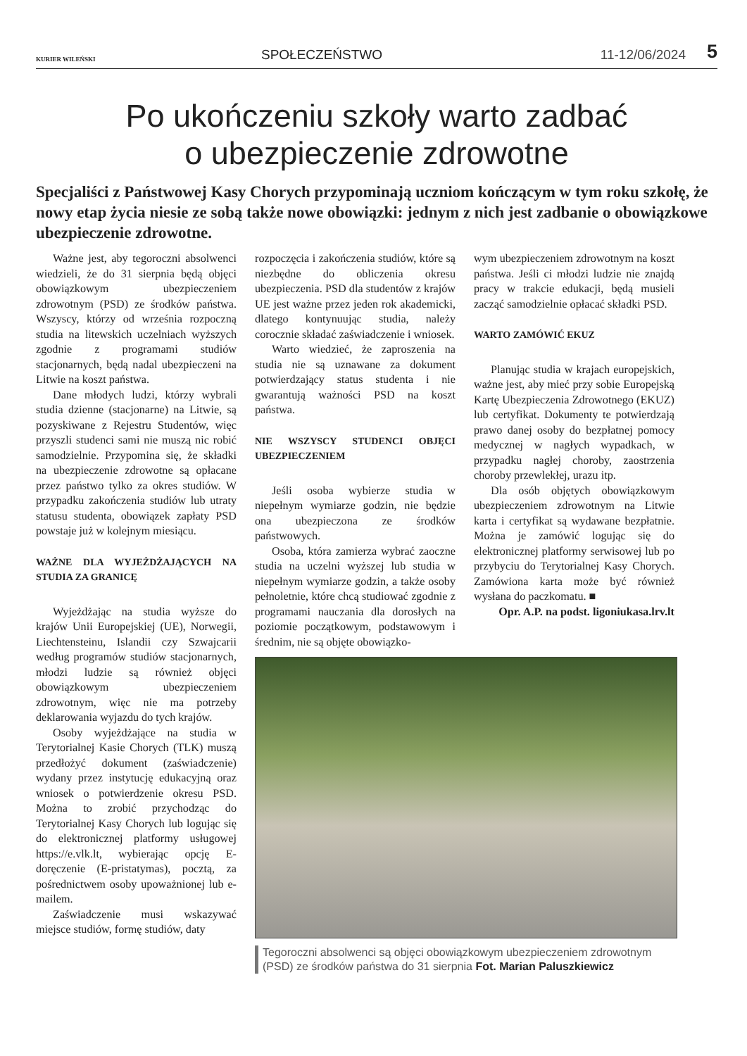KURIER WILEŃSKI
SPOŁECZEŃSTWO
11-12/06/2024
5
Po ukończeniu szkoły warto zadbać
o ubezpieczenie zdrowotne
Specjaliści z Państwowej Kasy Chorych przypominają uczniom kończącym w tym roku szkołę, że nowy etap życia niesie ze sobą także nowe obowiązki: jednym z nich jest zadbanie o obowiązkowe ubezpieczenie zdrowotne.
Ważne jest, aby tegoroczni absolwenci wiedzieli, że do 31 sierpnia będą objęci obowiązkowym ubezpieczeniem zdrowotnym (PSD) ze środków państwa. Wszyscy, którzy od września rozpoczną studia na litewskich uczelniach wyższych zgodnie z programami studiów stacjonarnych, będą nadal ubezpieczeni na Litwie na koszt państwa.
Dane młodych ludzi, którzy wybrali studia dzienne (stacjonarne) na Litwie, są pozyskiwane z Rejestru Studentów, więc przyszli studenci sami nie muszą nic robić samodzielnie. Przypomina się, że składki na ubezpieczenie zdrowotne są opłacane przez państwo tylko za okres studiów. W przypadku zakończenia studiów lub utraty statusu studenta, obowiązek zapłaty PSD powstaje już w kolejnym miesiącu.
WAŻNE DLA WYJEŻDŻAJĄCYCH NA STUDIA ZA GRANICĘ
Wyjeżdżając na studia wyższe do krajów Unii Europejskiej (UE), Norwegii, Liechtensteinu, Islandii czy Szwajcarii według programów studiów stacjonarnych, młodzi ludzie są również objęci obowiązkowym ubezpieczeniem zdrowotnym, więc nie ma potrzeby deklarowania wyjazdu do tych krajów.
Osoby wyjeżdżające na studia w Terytorialnej Kasie Chorych (TLK) muszą przedłożyć dokument (zaświadczenie) wydany przez instytucję edukacyjną oraz wniosek o potwierdzenie okresu PSD. Można to zrobić przychodząc do Terytorialnej Kasy Chorych lub logując się do elektronicznej platformy usługowej https://e.vlk.lt, wybierając opcję E-doręczenie (E-pristatymas), pocztą, za pośrednictwem osoby upoważnionej lub e-mailem.
Zaświadczenie musi wskazywać miejsce studiów, formę studiów, daty
rozpoczęcia i zakończenia studiów, które są niezbędne do obliczenia okresu ubezpieczenia. PSD dla studentów z krajów UE jest ważne przez jeden rok akademicki, dlatego kontynuując studia, należy corocznie składać zaświadczenie i wniosek.
Warto wiedzieć, że zaproszenia na studia nie są uznawane za dokument potwierdzający status studenta i nie gwarantują ważności PSD na koszt państwa.
NIE WSZYSCY STUDENCI OBJĘCI UBEZPIECZENIEM
Jeśli osoba wybierze studia w niepełnym wymiarze godzin, nie będzie ona ubezpieczona ze środków państwowych.
Osoba, która zamierza wybrać zaoczne studia na uczelni wyższej lub studia w niepełnym wymiarze godzin, a także osoby pełnoletnie, które chcą studiować zgodnie z programami nauczania dla dorosłych na poziomie początkowym, podstawowym i średnim, nie są objęte obowiązko-
wym ubezpieczeniem zdrowotnym na koszt państwa. Jeśli ci młodzi ludzie nie znajdą pracy w trakcie edukacji, będą musieli zacząć samodzielnie opłacać składki PSD.
WARTO ZAMÓWIĆ EKUZ
Planując studia w krajach europejskich, ważne jest, aby mieć przy sobie Europejską Kartę Ubezpieczenia Zdrowotnego (EKUZ) lub certyfikat. Dokumenty te potwierdzają prawo danej osoby do bezpłatnej pomocy medycznej w nagłych wypadkach, w przypadku nagłej choroby, zaostrzenia choroby przewlekłej, urazu itp.
Dla osób objętych obowiązkowym ubezpieczeniem zdrowotnym na Litwie karta i certyfikat są wydawane bezpłatnie. Można je zamówić logując się do elektronicznej platformy serwisowej lub po przybyciu do Terytorialnej Kasy Chorych. Zamówiona karta może być również wysłana do paczkomatu. ■
Opr. A.P. na podst. ligoniukasa.lrv.lt
Tegoroczni absolwenci są objęci obowiązkowym ubezpieczeniem zdrowotnym (PSD) ze środków państwa do 31 sierpnia Fot. Marian Paluszkiewicz